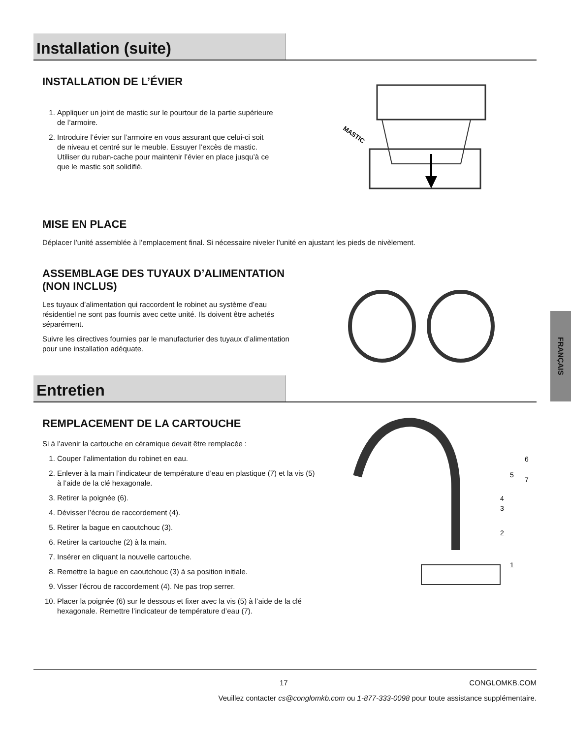Installation (suite)
INSTALLATION DE L’ÉVIER
1. Appliquer un joint de mastic sur le pourtour de la partie supérieure de l’armoire.
2. Introduire l’évier sur l’armoire en vous assurant que celui-ci soit de niveau et centré sur le meuble. Essuyer l’excès de mastic. Utiliser du ruban-cache pour maintenir l’évier en place jusqu’à ce que le mastic soit solidifié.
MASTIC
MISE EN PLACE
Déplacer l’unité assemblée à l’emplacement final. Si nécessaire niveler l’unité en ajustant les pieds de nivèlement.
ASSEMBLAGE DES TUYAUX D’ALIMENTATION
(NON INCLUS)
Les tuyaux d’alimentation qui raccordent le robinet au système d’eau résidentiel ne sont pas fournis avec cette unité. Ils doivent être achetés séparément.
Suivre les directives fournies par le manufacturier des tuyaux d’alimentation pour une installation adéquate.
FRANÇAIS
Entretien
REMPLACEMENT DE LA CARTOUCHE
Si à l’avenir la cartouche en céramique devait être remplacée :
1. Couper l’alimentation du robinet en eau.
2. Enlever à la main l’indicateur de température d’eau en plastique (7) et la vis (5) à l’aide de la clé hexagonale.
3. Retirer la poignée (6).
4. Dévisser l’écrou de raccordement (4).
5. Retirer la bague en caoutchouc (3).
6. Retirer la cartouche (2) à la main.
7. Insérer en cliquant la nouvelle cartouche.
8. Remettre la bague en caoutchouc (3) à sa position initiale.
9. Visser l’écrou de raccordement (4). Ne pas trop serrer.
10. Placer la poignée (6) sur le dessous et fixer avec la vis (5) à l’aide de la clé hexagonale. Remettre l’indicateur de température d’eau (7).
6
5
7
4
3
2
1
17 CONGLOMKB.COM
Veuillez contacter cs@conglomkb.com ou 1-877-333-0098 pour toute assistance supplémentaire.